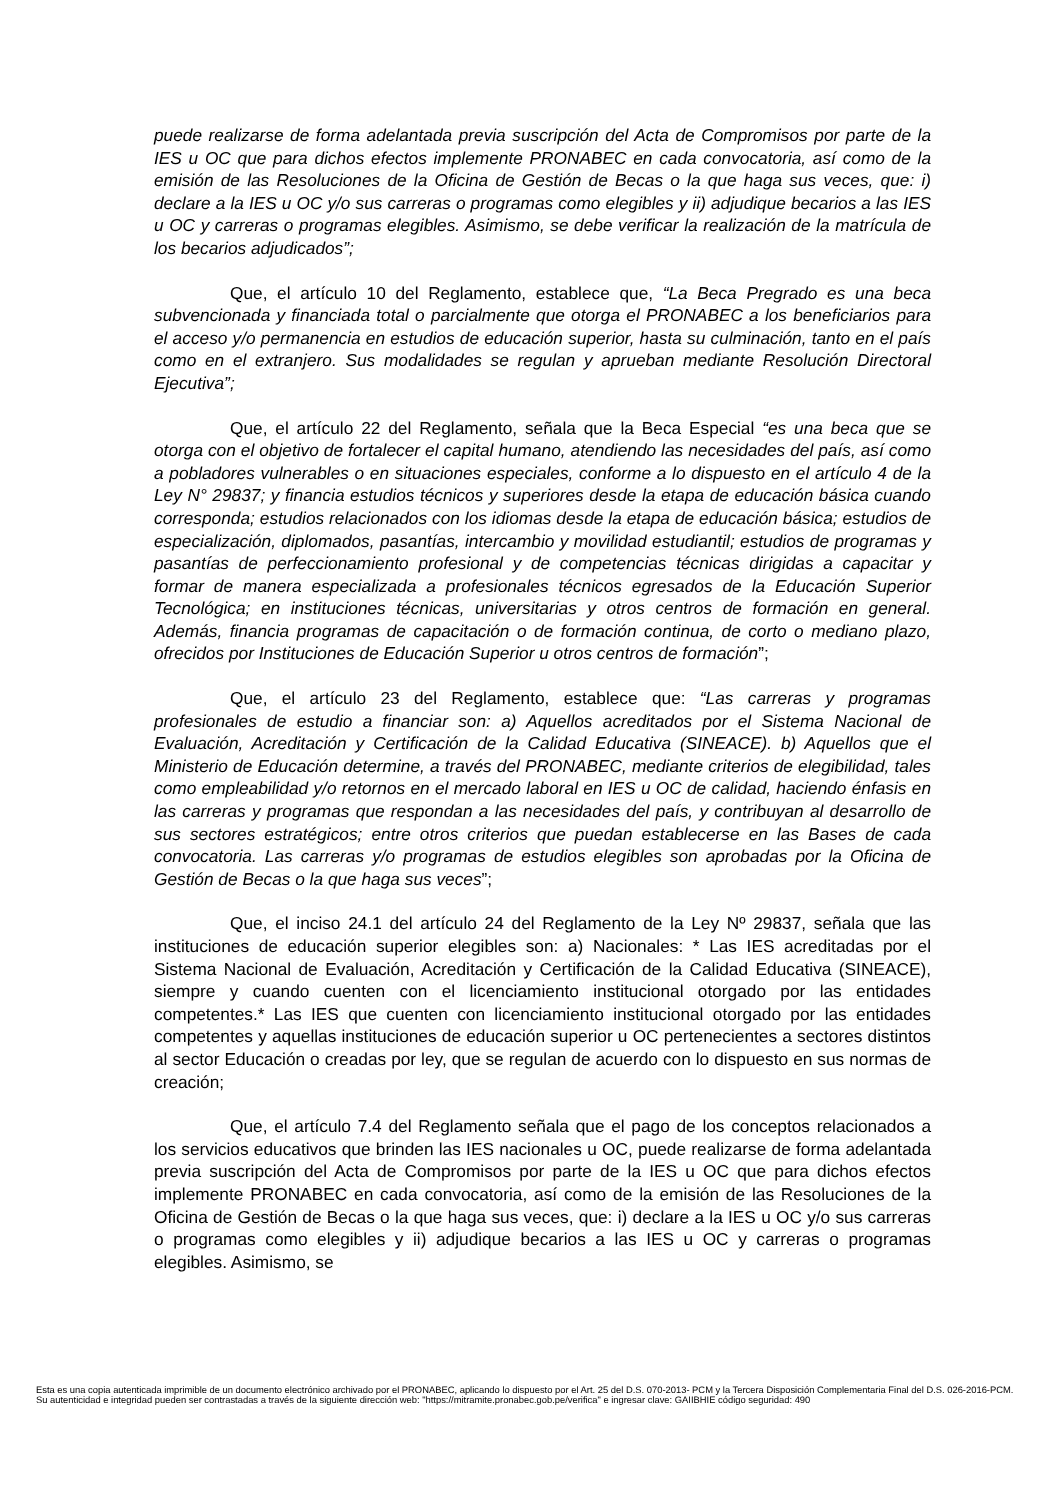puede realizarse de forma adelantada previa suscripción del Acta de Compromisos por parte de la IES u OC que para dichos efectos implemente PRONABEC en cada convocatoria, así como de la emisión de las Resoluciones de la Oficina de Gestión de Becas o la que haga sus veces, que: i) declare a la IES u OC y/o sus carreras o programas como elegibles y ii) adjudique becarios a las IES u OC y carreras o programas elegibles. Asimismo, se debe verificar la realización de la matrícula de los becarios adjudicados”;
Que, el artículo 10 del Reglamento, establece que, “La Beca Pregrado es una beca subvencionada y financiada total o parcialmente que otorga el PRONABEC a los beneficiarios para el acceso y/o permanencia en estudios de educación superior, hasta su culminación, tanto en el país como en el extranjero. Sus modalidades se regulan y aprueban mediante Resolución Directoral Ejecutiva”;
Que, el artículo 22 del Reglamento, señala que la Beca Especial “es una beca que se otorga con el objetivo de fortalecer el capital humano, atendiendo las necesidades del país, así como a pobladores vulnerables o en situaciones especiales, conforme a lo dispuesto en el artículo 4 de la Ley N° 29837; y financia estudios técnicos y superiores desde la etapa de educación básica cuando corresponda; estudios relacionados con los idiomas desde la etapa de educación básica; estudios de especialización, diplomados, pasantías, intercambio y movilidad estudiantil; estudios de programas y pasantías de perfeccionamiento profesional y de competencias técnicas dirigidas a capacitar y formar de manera especializada a profesionales técnicos egresados de la Educación Superior Tecnológica; en instituciones técnicas, universitarias y otros centros de formación en general. Además, financia programas de capacitación o de formación continua, de corto o mediano plazo, ofrecidos por Instituciones de Educación Superior u otros centros de formación”;
Que, el artículo 23 del Reglamento, establece que: “Las carreras y programas profesionales de estudio a financiar son: a) Aquellos acreditados por el Sistema Nacional de Evaluación, Acreditación y Certificación de la Calidad Educativa (SINEACE). b) Aquellos que el Ministerio de Educación determine, a través del PRONABEC, mediante criterios de elegibilidad, tales como empleabilidad y/o retornos en el mercado laboral en IES u OC de calidad, haciendo énfasis en las carreras y programas que respondan a las necesidades del país, y contribuyan al desarrollo de sus sectores estratégicos; entre otros criterios que puedan establecerse en las Bases de cada convocatoria. Las carreras y/o programas de estudios elegibles son aprobadas por la Oficina de Gestión de Becas o la que haga sus veces”;
Que, el inciso 24.1 del artículo 24 del Reglamento de la Ley Nº 29837, señala que las instituciones de educación superior elegibles son: a) Nacionales: * Las IES acreditadas por el Sistema Nacional de Evaluación, Acreditación y Certificación de la Calidad Educativa (SINEACE), siempre y cuando cuenten con el licenciamiento institucional otorgado por las entidades competentes.* Las IES que cuenten con licenciamiento institucional otorgado por las entidades competentes y aquellas instituciones de educación superior u OC pertenecientes a sectores distintos al sector Educación o creadas por ley, que se regulan de acuerdo con lo dispuesto en sus normas de creación;
Que, el artículo 7.4 del Reglamento señala que el pago de los conceptos relacionados a los servicios educativos que brinden las IES nacionales u OC, puede realizarse de forma adelantada previa suscripción del Acta de Compromisos por parte de la IES u OC que para dichos efectos implemente PRONABEC en cada convocatoria, así como de la emisión de las Resoluciones de la Oficina de Gestión de Becas o la que haga sus veces, que: i) declare a la IES u OC y/o sus carreras o programas como elegibles y ii) adjudique becarios a las IES u OC y carreras o programas elegibles. Asimismo, se
Esta es una copia autenticada imprimible de un documento electrónico archivado por el PRONABEC, aplicando lo dispuesto por el Art. 25 del D.S. 070-2013- PCM y la Tercera Disposición Complementaria Final del D.S. 026-2016-PCM.
Su autenticidad e integridad pueden ser contrastadas a través de la siguiente dirección web: "https://mitramite.pronabec.gob.pe/verifica" e ingresar clave: GAIIBHIE código seguridad: 490